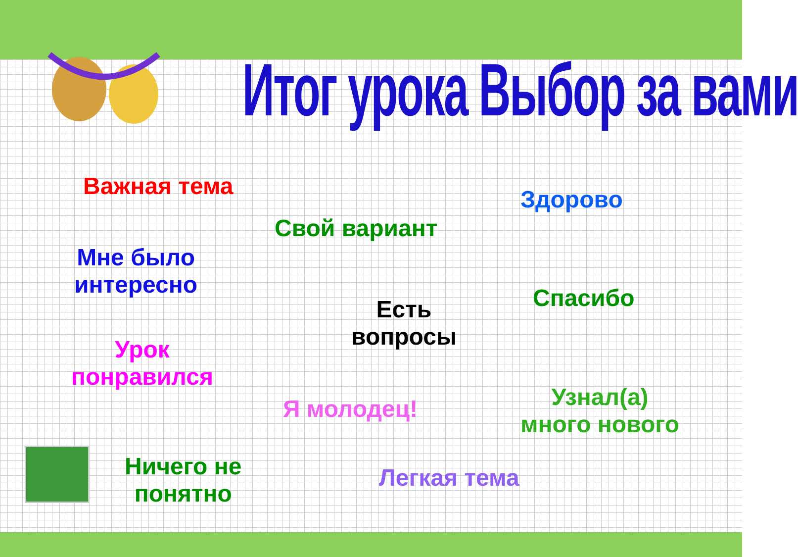Итог урока Выбор за вами
Важная тема Здорово
Свой вариант
Мне было
интересно
Спасибо
Есть
вопросы
Урок
понравился
Я молодец!
Узнал(а)
много нового
Ничего не
понятно
Легкая тема